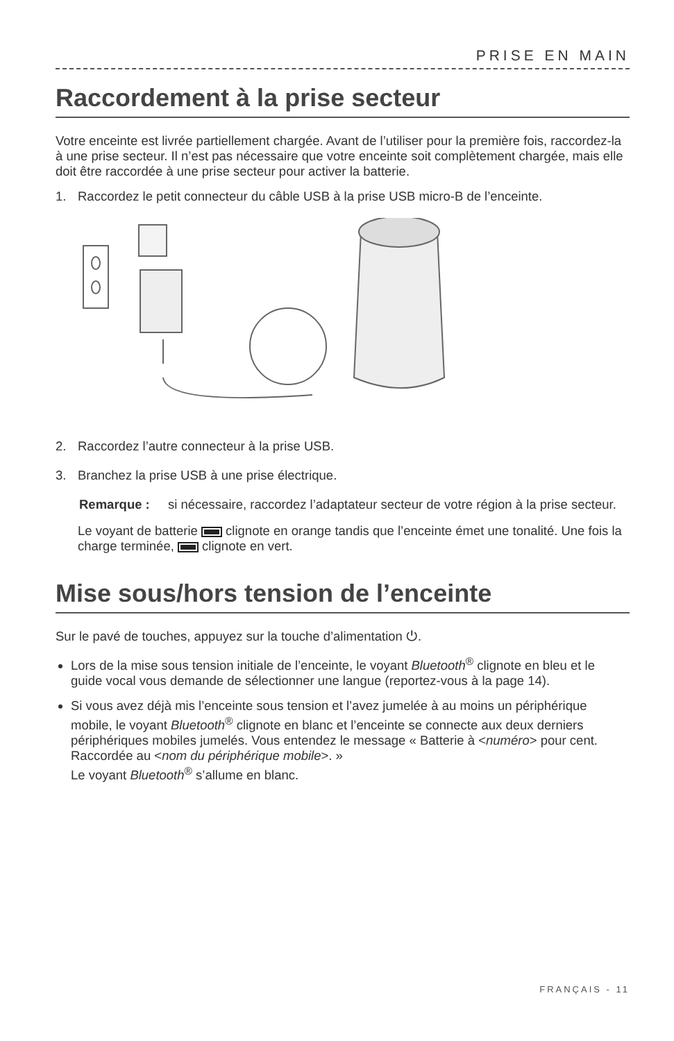PRISE EN MAIN
Raccordement à la prise secteur
Votre enceinte est livrée partiellement chargée. Avant de l’utiliser pour la première fois, raccordez-la à une prise secteur. Il n’est pas nécessaire que votre enceinte soit complètement chargée, mais elle doit être raccordée à une prise secteur pour activer la batterie.
1. Raccordez le petit connecteur du câble USB à la prise USB micro-B de l’enceinte.
2. Raccordez l’autre connecteur à la prise USB.
3. Branchez la prise USB à une prise électrique.
Remarque : si nécessaire, raccordez l’adaptateur secteur de votre région à la prise secteur.
Le voyant de batterie clignote en orange tandis que l’enceinte émet une tonalité. Une fois la charge terminée, clignote en vert.
Mise sous/hors tension de l’enceinte
Sur le pavé de touches, appuyez sur la touche d’alimentation ⏻.
Lors de la mise sous tension initiale de l’enceinte, le voyant Bluetooth<sup>®</sup> clignote en bleu et le guide vocal vous demande de sélectionner une langue (reportez-vous à la page 14).
Si vous avez déjà mis l’enceinte sous tension et l’avez jumelée à au moins un périphérique mobile, le voyant Bluetooth<sup>®</sup> clignote en blanc et l’enceinte se connecte aux deux derniers périphériques mobiles jumelés. Vous entendez le message « Batterie à <numéro> pour cent. Raccordée au <nom du périphérique mobile>. »
Le voyant Bluetooth<sup>®</sup> s’allume en blanc.
FRANÇAIS - 11